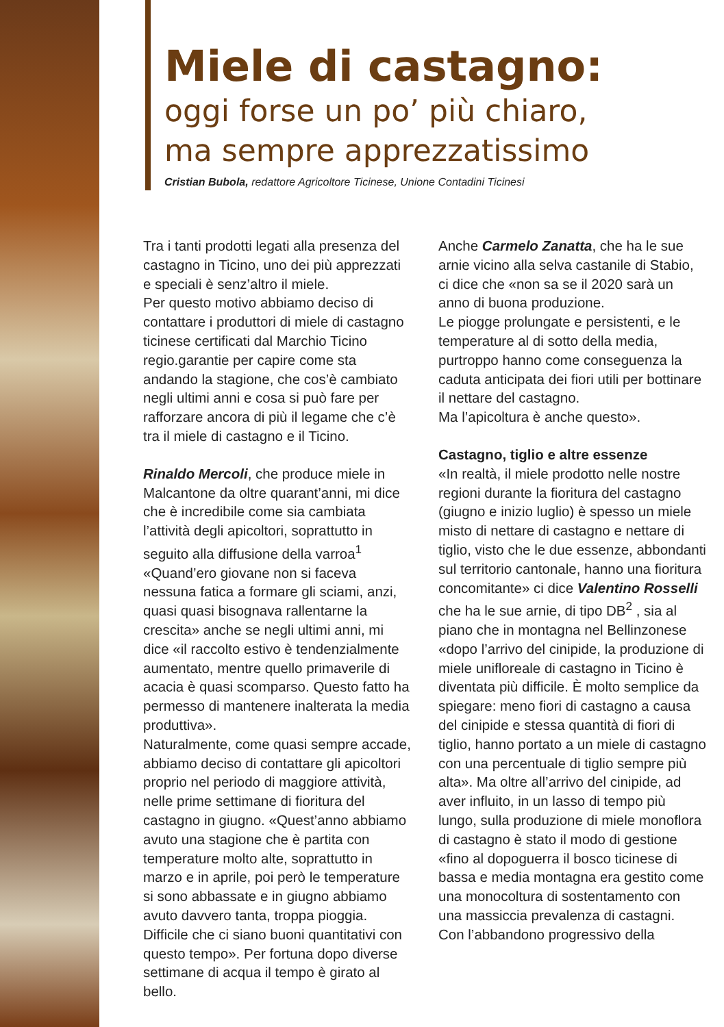Miele di castagno:
oggi forse un po’ più chiaro,
ma sempre apprezzatissimo
Cristian Bubola, redattore Agricoltore Ticinese, Unione Contadini Ticinesi
Tra i tanti prodotti legati alla presenza del castagno in Ticino, uno dei più apprezzati e speciali è senz’altro il miele.
Per questo motivo abbiamo deciso di contattare i produttori di miele di castagno ticinese certificati dal Marchio Ticino regio.garantie per capire come sta andando la stagione, che cos’è cambiato negli ultimi anni e cosa si può fare per rafforzare ancora di più il legame che c’è tra il miele di castagno e il Ticino.
Rinaldo Mercoli, che produce miele in Malcantone da oltre quarant’anni, mi dice che è incredibile come sia cambiata l’attività degli apicoltori, soprattutto in seguito alla diffusione della varroa<sup>1</sup> «Quand’ero giovane non si faceva nessuna fatica a formare gli sciami, anzi, quasi quasi bisognava rallentarne la crescita» anche se negli ultimi anni, mi dice «il raccolto estivo è tendenzialmente aumentato, mentre quello primaverile di acacia è quasi scomparso. Questo fatto ha permesso di mantenere inalterata la media produttiva».
Naturalmente, come quasi sempre accade, abbiamo deciso di contattare gli apicoltori proprio nel periodo di maggiore attività, nelle prime settimane di fioritura del castagno in giugno. «Quest’anno abbiamo avuto una stagione che è partita con temperature molto alte, soprattutto in marzo e in aprile, poi però le temperature si sono abbassate e in giugno abbiamo avuto davvero tanta, troppa pioggia. Difficile che ci siano buoni quantitativi con questo tempo». Per fortuna dopo diverse settimane di acqua il tempo è girato al bello.
Anche Carmelo Zanatta, che ha le sue arnie vicino alla selva castanile di Stabio, ci dice che «non sa se il 2020 sarà un anno di buona produzione.
Le piogge prolungate e persistenti, e le temperature al di sotto della media, purtroppo hanno come conseguenza la caduta anticipata dei fiori utili per bottinare il nettare del castagno.
Ma l’apicoltura è anche questo».
Castagno, tiglio e altre essenze
«In realtà, il miele prodotto nelle nostre regioni durante la fioritura del castagno (giugno e inizio luglio) è spesso un miele misto di nettare di castagno e nettare di tiglio, visto che le due essenze, abbondanti sul territorio cantonale, hanno una fioritura concomitante» ci dice Valentino Rosselli che ha le sue arnie, di tipo DB<sup>2</sup> , sia al piano che in montagna nel Bellinzonese «dopo l’arrivo del cinipide, la produzione di miele unifloreale di castagno in Ticino è diventata più difficile. È molto semplice da spiegare: meno fiori di castagno a causa del cinipide e stessa quantità di fiori di tiglio, hanno portato a un miele di castagno con una percentuale di tiglio sempre più alta». Ma oltre all’arrivo del cinipide, ad aver influito, in un lasso di tempo più lungo, sulla produzione di miele monoflora di castagno è stato il modo di gestione «fino al dopoguerra il bosco ticinese di bassa e media montagna era gestito come una monocoltura di sostentamento con una massiccia prevalenza di castagni.
Con l’abbandono progressivo della